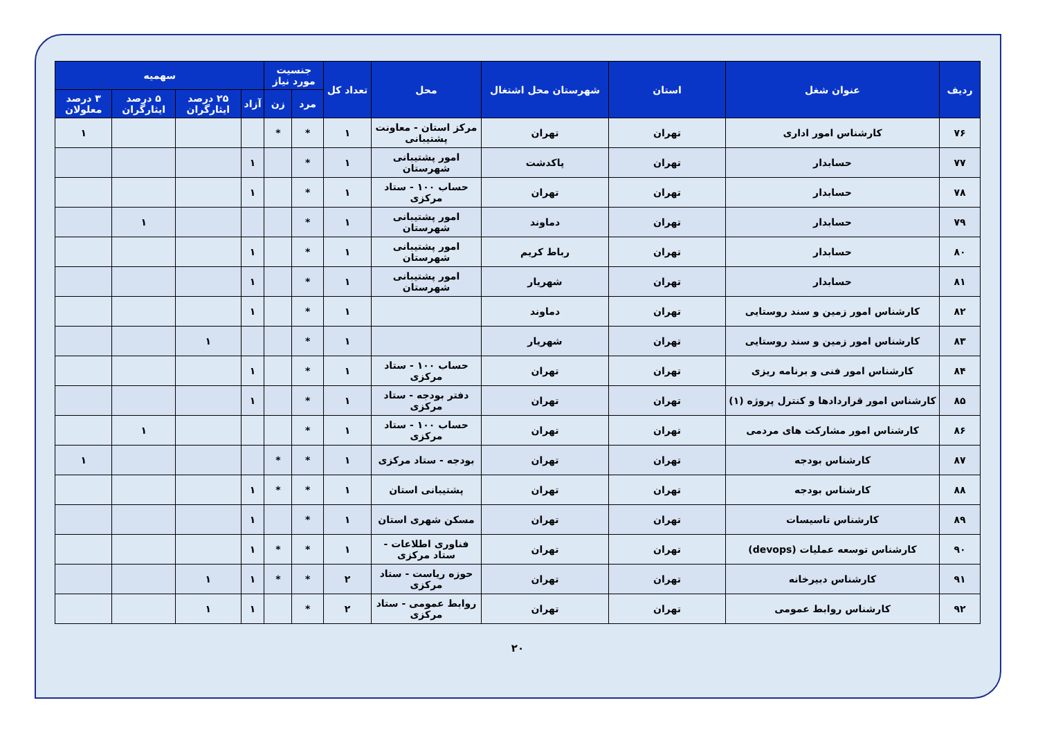| ردیف | عنوان شغل | استان | شهرستان محل اشتغال | محل | تعداد کل | جنسیت مورد نیاز | | سهمیه | | | |
| --- | --- | --- | --- | --- | --- | --- | --- | --- | --- | --- | --- |
| | | | | | | مرد | زن | آزاد | ۲۵ درصد ایثارگران | ۵ درصد ایثارگران | ۳ درصد معلولان |
| ۷۶ | کارشناس امور اداری | تهران | تهران | مرکز استان - معاونت پشتیبانی | ۱ | * | * | | | | ۱ |
| ۷۷ | حسابدار | تهران | پاکدشت | امور پشتیبانی شهرستان | ۱ | * | | ۱ | | | |
| ۷۸ | حسابدار | تهران | تهران | حساب ۱۰۰ - ستاد مرکزی | ۱ | * | | ۱ | | | |
| ۷۹ | حسابدار | تهران | دماوند | امور پشتیبانی شهرستان | ۱ | * | | | | ۱ | |
| ۸۰ | حسابدار | تهران | رباط کریم | امور پشتیبانی شهرستان | ۱ | * | | ۱ | | | |
| ۸۱ | حسابدار | تهران | شهریار | امور پشتیبانی شهرستان | ۱ | * | | ۱ | | | |
| ۸۲ | کارشناس امور زمین و سند روستایی | تهران | دماوند | | ۱ | * | | ۱ | | | |
| ۸۳ | کارشناس امور زمین و سند روستایی | تهران | شهریار | | ۱ | * | | | ۱ | | |
| ۸۴ | کارشناس امور فنی و برنامه ریزی | تهران | تهران | حساب ۱۰۰ - ستاد مرکزی | ۱ | * | | ۱ | | | |
| ۸۵ | کارشناس امور قراردادها و کنترل پروژه (۱) | تهران | تهران | دفتر بودجه - ستاد مرکزی | ۱ | * | | ۱ | | | |
| ۸۶ | کارشناس امور مشارکت های مردمی | تهران | تهران | حساب ۱۰۰ - ستاد مرکزی | ۱ | * | | | | ۱ | |
| ۸۷ | کارشناس بودجه | تهران | تهران | بودجه - ستاد مرکزی | ۱ | * | * | | | | ۱ |
| ۸۸ | کارشناس بودجه | تهران | تهران | پشتیبانی استان | ۱ | * | * | ۱ | | | |
| ۸۹ | کارشناس تاسیسات | تهران | تهران | مسکن شهری استان | ۱ | * | | ۱ | | | |
| ۹۰ | کارشناس توسعه عملیات (devops) | تهران | تهران | فناوری اطلاعات - ستاد مرکزی | ۱ | * | * | ۱ | | | |
| ۹۱ | کارشناس دبیرخانه | تهران | تهران | حوزه ریاست - ستاد مرکزی | ۲ | * | * | ۱ | ۱ | | |
| ۹۲ | کارشناس روابط عمومی | تهران | تهران | روابط عمومی - ستاد مرکزی | ۲ | * | | ۱ | ۱ | | |
۲۰